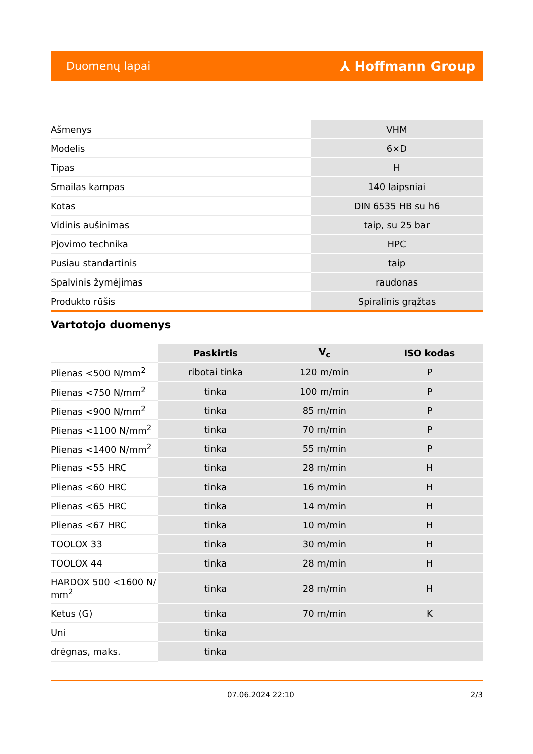Duomenų lapai ⅄ Hoffmann Group
| Ašmenys | VHM |
| Modelis | 6×D |
| Tipas | H |
| Smailas kampas | 140 laipsniai |
| Kotas | DIN 6535 HB su h6 |
| Vidinis aušinimas | taip, su 25 bar |
| Pjovimo technika | HPC |
| Pusiau standartinis | taip |
| Spalvinis žymėjimas | raudonas |
| Produkto rūšis | Spiralinis grąžtas |
Vartotojo duomenys
| | Paskirtis | V<sub>c</sub> | ISO kodas |
| --- | --- | --- | --- |
| Plienas <500 N/mm<sup>2</sup> | ribotai tinka | 120 m/min | P |
| Plienas <750 N/mm<sup>2</sup> | tinka | 100 m/min | P |
| Plienas <900 N/mm<sup>2</sup> | tinka | 85 m/min | P |
| Plienas <1100 N/mm<sup>2</sup> | tinka | 70 m/min | P |
| Plienas <1400 N/mm<sup>2</sup> | tinka | 55 m/min | P |
| Plienas <55 HRC | tinka | 28 m/min | H |
| Plienas <60 HRC | tinka | 16 m/min | H |
| Plienas <65 HRC | tinka | 14 m/min | H |
| Plienas <67 HRC | tinka | 10 m/min | H |
| TOOLOX 33 | tinka | 30 m/min | H |
| TOOLOX 44 | tinka | 28 m/min | H |
| HARDOX 500 <1600 N/ mm<sup>2</sup> | tinka | 28 m/min | H |
| Ketus (G) | tinka | 70 m/min | K |
| Uni | tinka | | |
| drėgnas, maks. | tinka | | |
07.06.2024 22:10 2/3